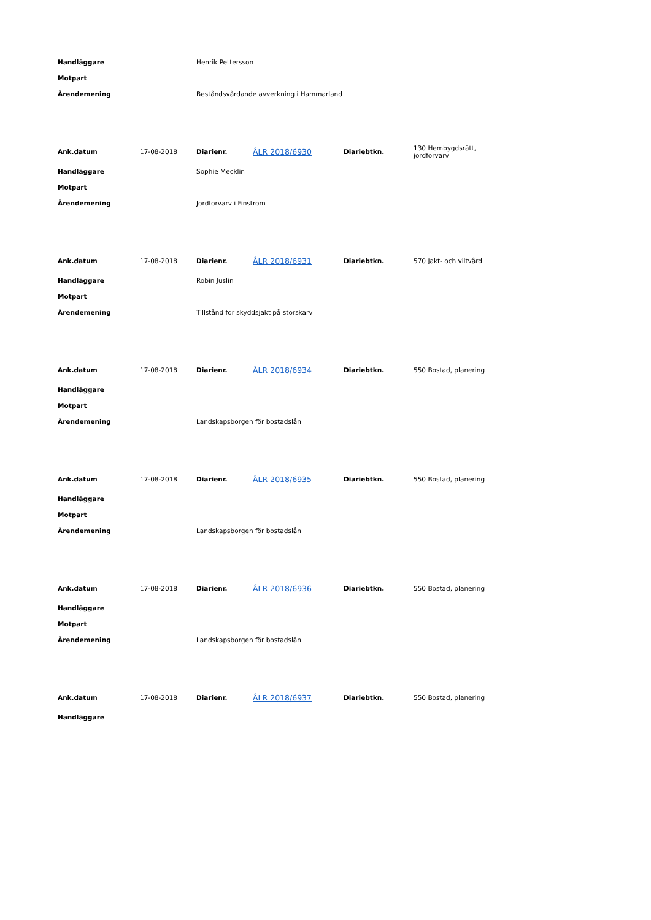| Handläggare | Henrik Pettersson |
| Motpart | |
| Ärendemening | Beståndsvårdande avverkning i Hammarland |
| Ank.datum | 17-08-2018 | Diarienr. | ÅLR 2018/6930 | Diariebtkn. | 130 Hembygdsrätt, jordförvärv |
| Handläggare | | Sophie Mecklin | | | |
| Motpart | | | | | |
| Ärendemening | | Jordförvärv i Finström | | | |
| Ank.datum | 17-08-2018 | Diarienr. | ÅLR 2018/6931 | Diariebtkn. | 570 Jakt- och viltvård |
| Handläggare | | Robin Juslin | | | |
| Motpart | | | | | |
| Ärendemening | | Tillstånd för skyddsjakt på storskarv | | | |
| Ank.datum | 17-08-2018 | Diarienr. | ÅLR 2018/6934 | Diariebtkn. | 550 Bostad, planering |
| Handläggare | | | | | |
| Motpart | | | | | |
| Ärendemening | | Landskapsborgen för bostadslån | | | |
| Ank.datum | 17-08-2018 | Diarienr. | ÅLR 2018/6935 | Diariebtkn. | 550 Bostad, planering |
| Handläggare | | | | | |
| Motpart | | | | | |
| Ärendemening | | Landskapsborgen för bostadslån | | | |
| Ank.datum | 17-08-2018 | Diarienr. | ÅLR 2018/6936 | Diariebtkn. | 550 Bostad, planering |
| Handläggare | | | | | |
| Motpart | | | | | |
| Ärendemening | | Landskapsborgen för bostadslån | | | |
| Ank.datum | 17-08-2018 | Diarienr. | ÅLR 2018/6937 | Diariebtkn. | 550 Bostad, planering |
| Handläggare | | | | | |